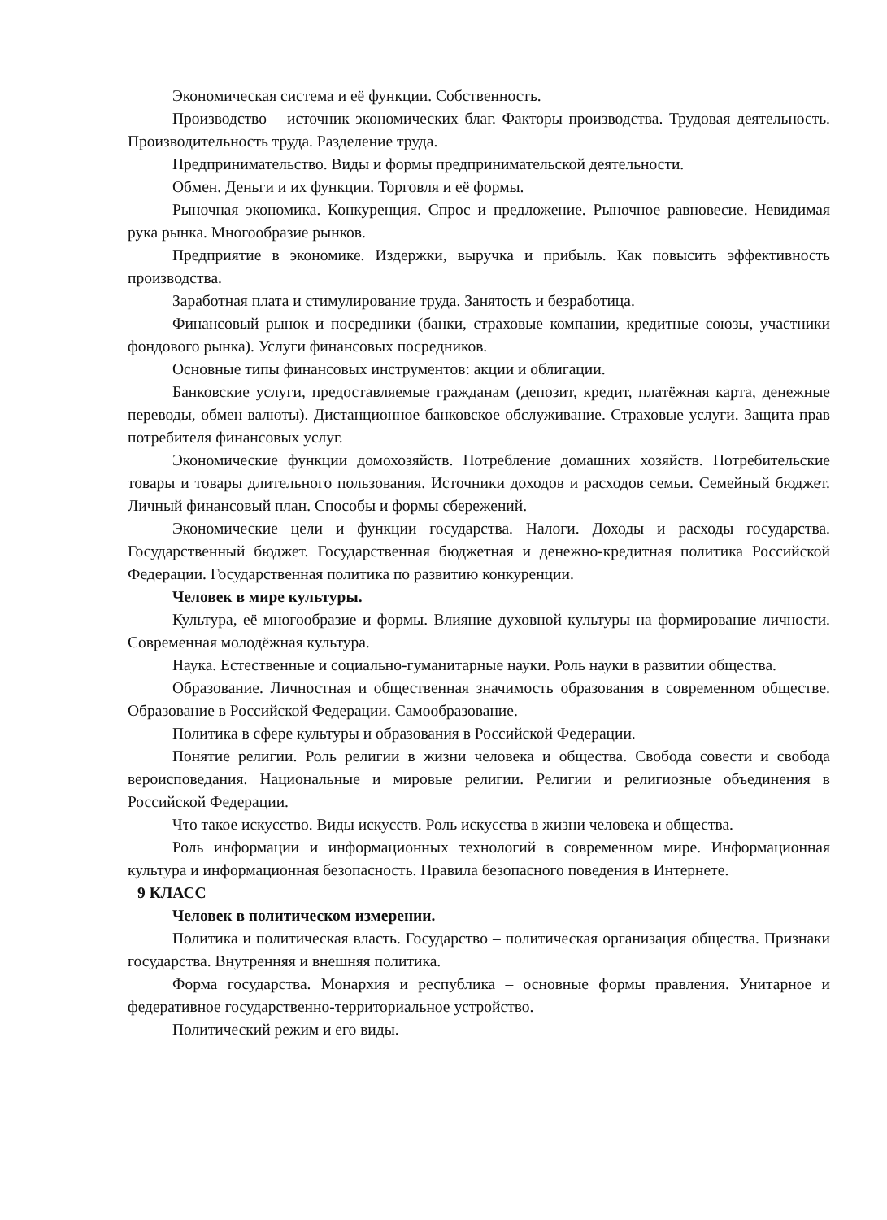Экономическая система и её функции. Собственность.
Производство – источник экономических благ. Факторы производства. Трудовая деятельность. Производительность труда. Разделение труда.
Предпринимательство. Виды и формы предпринимательской деятельности.
Обмен. Деньги и их функции. Торговля и её формы.
Рыночная экономика. Конкуренция. Спрос и предложение. Рыночное равновесие. Невидимая рука рынка. Многообразие рынков.
Предприятие в экономике. Издержки, выручка и прибыль. Как повысить эффективность производства.
Заработная плата и стимулирование труда. Занятость и безработица.
Финансовый рынок и посредники (банки, страховые компании, кредитные союзы, участники фондового рынка). Услуги финансовых посредников.
Основные типы финансовых инструментов: акции и облигации.
Банковские услуги, предоставляемые гражданам (депозит, кредит, платёжная карта, денежные переводы, обмен валюты). Дистанционное банковское обслуживание. Страховые услуги. Защита прав потребителя финансовых услуг.
Экономические функции домохозяйств. Потребление домашних хозяйств. Потребительские товары и товары длительного пользования. Источники доходов и расходов семьи. Семейный бюджет. Личный финансовый план. Способы и формы сбережений.
Экономические цели и функции государства. Налоги. Доходы и расходы государства. Государственный бюджет. Государственная бюджетная и денежно-кредитная политика Российской Федерации. Государственная политика по развитию конкуренции.
Человек в мире культуры.
Культура, её многообразие и формы. Влияние духовной культуры на формирование личности. Современная молодёжная культура.
Наука. Естественные и социально-гуманитарные науки. Роль науки в развитии общества.
Образование. Личностная и общественная значимость образования в современном обществе. Образование в Российской Федерации. Самообразование.
Политика в сфере культуры и образования в Российской Федерации.
Понятие религии. Роль религии в жизни человека и общества. Свобода совести и свобода вероисповедания. Национальные и мировые религии. Религии и религиозные объединения в Российской Федерации.
Что такое искусство. Виды искусств. Роль искусства в жизни человека и общества.
Роль информации и информационных технологий в современном мире. Информационная культура и информационная безопасность. Правила безопасного поведения в Интернете.
9 КЛАСС
Человек в политическом измерении.
Политика и политическая власть. Государство – политическая организация общества. Признаки государства. Внутренняя и внешняя политика.
Форма государства. Монархия и республика – основные формы правления. Унитарное и федеративное государственно-территориальное устройство.
Политический режим и его виды.